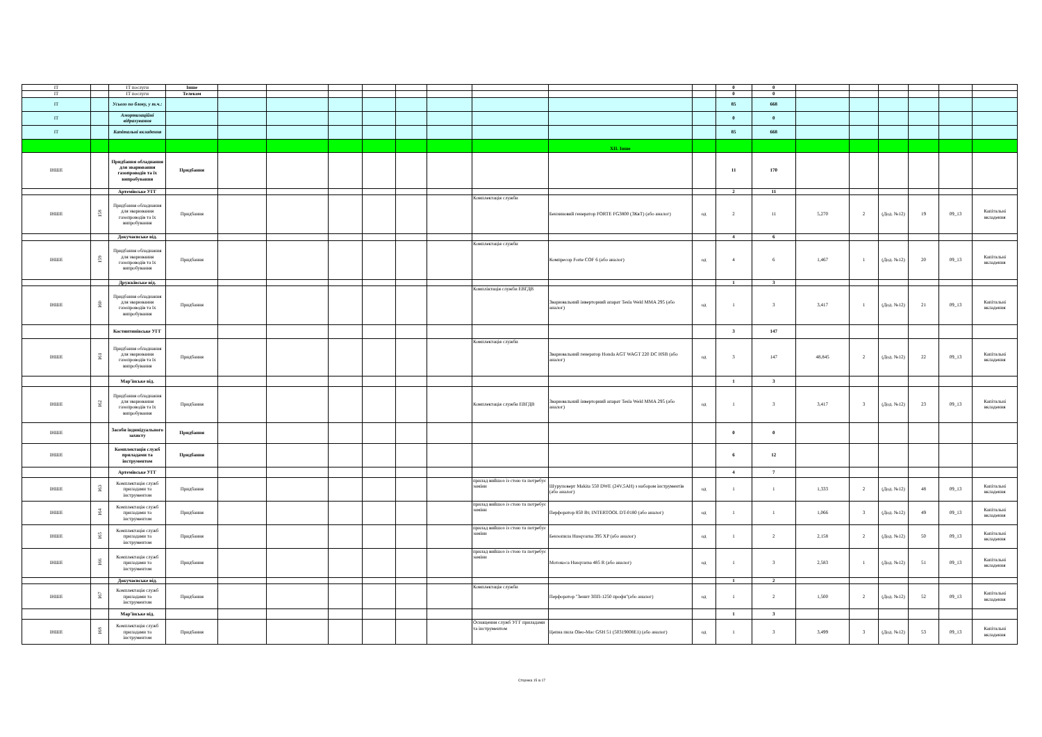| IT | | IT послуги | Інше | | | | | | | | | | 0 | 0 | | | | | | |
| IT | | IT послуги | Телеком | | | | | | | | | | 0 | 0 | | | | | | |
| IT | | Усього по блоку, у т.ч.: | | | | | | | | | | | 85 | 668 | | | | | | |
| IT | | Амортизаційні відрахування | | | | | | | | | | | 0 | 0 | | | | | | |
| IT | | Капітальні вкладення | | | | | | | | | | | 85 | 668 | | | | | | |
| | | | | | | | | | | | XII. Інше | | | | | | | | | |
| ІНШЕ | | Придбання обладнання для зварювання газопроводів та їх випробування | Придбання | | | | | | | | | | 11 | 170 | | | | | | |
| | | Артемівське УГГ | | | | | | | | | | | 2 | 11 | | | | | | |
| ІНШЕ | 158 | Придбання обладнання для зварювання газопроводів та їх випробування | Придбання | | | | | | | Комплектація служби | Бензиновий генератор FORTE FG3800 (3КвТ) (або аналог) | од | 2 | 11 | 5,270 | 2 | (Дод. №12) | 19 | 09_13 | Капітальні вкладення |
| | | Докучаєвське від. | | | | | | | | | | | 4 | 6 | | | | | | |
| ІНШЕ | 159 | Придбання обладнання для зварювання газопроводів та їх випробування | Придбання | | | | | | | Комплектація служби | Компресор Forte COF 6 (або аналог) | од | 4 | 6 | 1,467 | 1 | (Дод. №12) | 20 | 09_13 | Капітальні вкладення |
| | | Дружківське від. | | | | | | | | | | | 1 | 3 | | | | | | |
| ІНШЕ | 160 | Придбання обладнання для зварювання газопроводів та їх випробування | Придбання | | | | | | | Компліктація служби ЕВГДВ | Зварювальний інверторний апарат Tesla Weld MMA 295 (або аналог) | од | 1 | 3 | 3,417 | 1 | (Дод. №12) | 21 | 09_13 | Капітальні вкладення |
| | | Костянтинівське УГГ | | | | | | | | | | | 3 | 147 | | | | | | |
| ІНШЕ | 161 | Придбання обладнання для зварювання газопроводів та їх випробування | Придбання | | | | | | | Комплектація служби | Зварювальний генератор Honda AGT WAGT 220 DC HSB (або аналог) | од | 3 | 147 | 48,845 | 2 | (Дод. №12) | 22 | 09_13 | Капітальні вкладення |
| | | Мар'їнське від. | | | | | | | | | | | 1 | 3 | | | | | | |
| ІНШЕ | 162 | Придбання обладнання для зварювання газопроводів та їх випробування | Придбання | | | | | | | Комплектація служби ЕВГДВ | Зварювальний інверторний апарат Tesla Weld MMA 295 (або аналог) | од | 1 | 3 | 3,417 | 3 | (Дод. №12) | 23 | 09_13 | Капітальні вкладення |
| ІНШЕ | | Засоби індивідуального захисту | Придбання | | | | | | | | | | 0 | 0 | | | | | | |
| ІНШЕ | | Комплектація служб приладами та інструментом | Придбання | | | | | | | | | | 6 | 12 | | | | | | |
| | | Артемівське УГГ | | | | | | | | | | | 4 | 7 | | | | | | |
| ІНШЕ | 163 | Комплектація служб приладами та інструментом | Придбання | | | | | | | прилад вийшоз із стою та потребує заміни | Шуруповерт Makita 550 DWE (24V,5AH) з набором інструментів (або аналог) | од | 1 | 1 | 1,333 | 2 | (Дод. №12) | 48 | 09_13 | Капітальні вкладення |
| ІНШЕ | 164 | Комплектація служб приладами та інструментом | Придбання | | | | | | | прилад вийшоз із стою та потребує заміни | Перфоратор 850 Вт, INTERTOOL DT-0180 (або аналог) | од | 1 | 1 | 1,066 | 3 | (Дод. №12) | 49 | 09_13 | Капітальні вкладення |
| ІНШЕ | 165 | Комплектація служб приладами та інструментом | Придбання | | | | | | | прилад вийшоз із стою та потребує заміни | Бензопила Husqvarna 395 XP (або аналог) | од | 1 | 2 | 2,158 | 2 | (Дод. №12) | 50 | 09_13 | Капітальні вкладення |
| ІНШЕ | 166 | Комплектація служб приладами та інструментом | Придбання | | | | | | | прилад вийшоз із стою та потребує заміни | Мотокоса Husqvarna 485 R (або аналог) | од | 1 | 3 | 2,583 | 1 | (Дод. №12) | 51 | 09_13 | Капітальні вкладення |
| | | Докучаєвське від. | | | | | | | | | | | 1 | 2 | | | | | | |
| ІНШЕ | 167 | Комплектація служб приладами та інструментом | Придбання | | | | | | | Комплектація служби | Перфоратор "Зенит ЗПП-1250 профи"(або аналог) | од | 1 | 2 | 1,500 | 2 | (Дод. №12) | 52 | 09_13 | Капітальні вкладення |
| | | Мар'їнське від. | | | | | | | | | | | 1 | 3 | | | | | | |
| ІНШЕ | 168 | Комплектація служб приладами та інструментом | Придбання | | | | | | | Оснащення служб УГГ приладами та інструментом | Цепна пила Oleo-Mac GSH 51 (50319008E1) (або аналог) | од | 1 | 3 | 3,499 | 3 | (Дод. №12) | 53 | 09_13 | Капітальні вкладення |
Сторінка 15 із 17